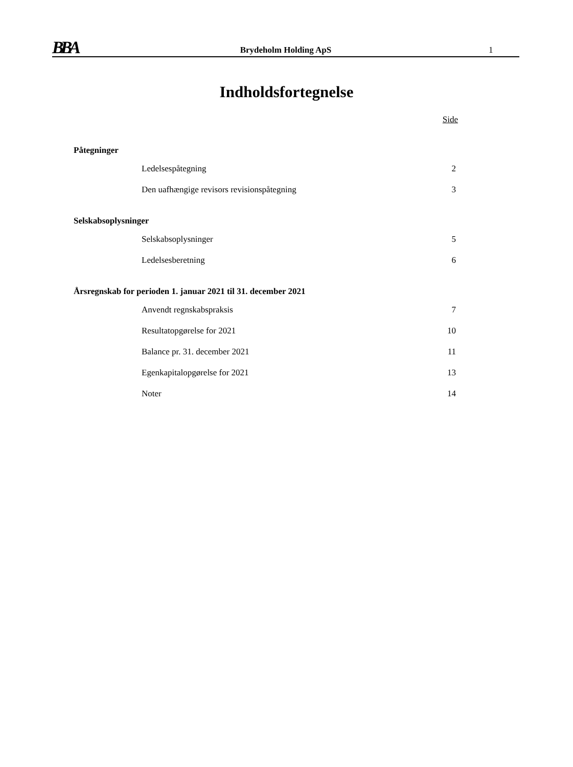BBA
Brydeholm Holding ApS
1
Indholdsfortegnelse
Side
Påtegninger
Ledelsespåtegning 2
Den uafhængige revisors revisionspåtegning 3
Selskabsoplysninger
Selskabsoplysninger 5
Ledelsesberetning 6
Årsregnskab for perioden 1. januar 2021 til 31. december 2021
Anvendt regnskabspraksis 7
Resultatopgørelse for 2021 10
Balance pr. 31. december 2021 11
Egenkapitalopgørelse for 2021 13
Noter 14